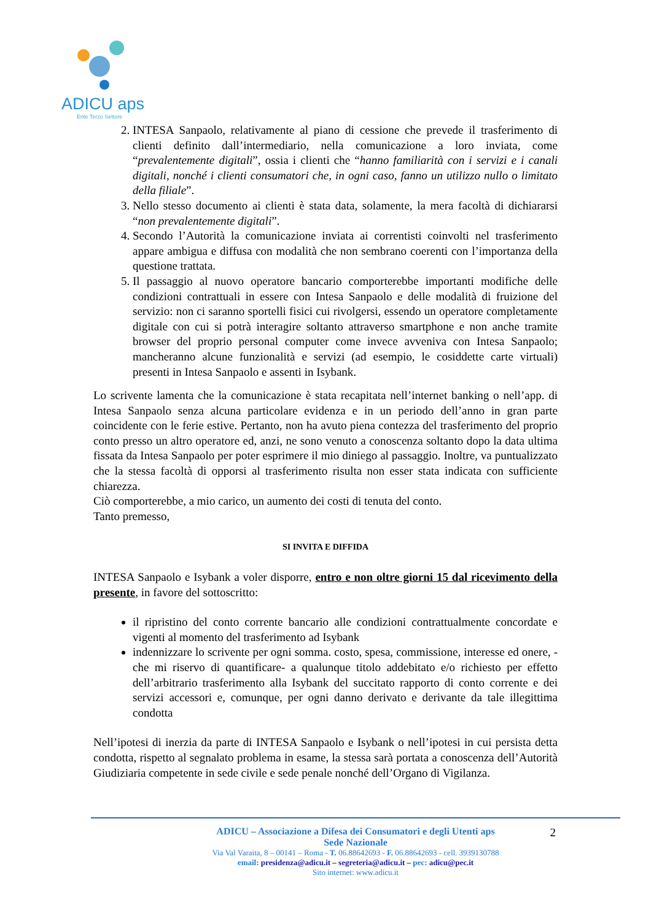ADICU aps
Ente Terzo Settore
2. INTESA Sanpaolo, relativamente al piano di cessione che prevede il trasferimento di clienti definito dall’intermediario, nella comunicazione a loro inviata, come “prevalentemente digitali”, ossia i clienti che “hanno familiarità con i servizi e i canali digitali, nonché i clienti consumatori che, in ogni caso, fanno un utilizzo nullo o limitato della filiale”.
3. Nello stesso documento ai clienti è stata data, solamente, la mera facoltà di dichiararsi “non prevalentemente digitali”.
4. Secondo l’Autorità la comunicazione inviata ai correntisti coinvolti nel trasferimento appare ambigua e diffusa con modalità che non sembrano coerenti con l’importanza della questione trattata.
5. Il passaggio al nuovo operatore bancario comporterebbe importanti modifiche delle condizioni contrattuali in essere con Intesa Sanpaolo e delle modalità di fruizione del servizio: non ci saranno sportelli fisici cui rivolgersi, essendo un operatore completamente digitale con cui si potrà interagire soltanto attraverso smartphone e non anche tramite browser del proprio personal computer come invece avveniva con Intesa Sanpaolo; mancheranno alcune funzionalità e servizi (ad esempio, le cosiddette carte virtuali) presenti in Intesa Sanpaolo e assenti in Isybank.
Lo scrivente lamenta che la comunicazione è stata recapitata nell’internet banking o nell’app. di Intesa Sanpaolo senza alcuna particolare evidenza e in un periodo dell’anno in gran parte coincidente con le ferie estive. Pertanto, non ha avuto piena contezza del trasferimento del proprio conto presso un altro operatore ed, anzi, ne sono venuto a conoscenza soltanto dopo la data ultima fissata da Intesa Sanpaolo per poter esprimere il mio diniego al passaggio. Inoltre, va puntualizzato che la stessa facoltà di opporsi al trasferimento risulta non esser stata indicata con sufficiente chiarezza.
Ciò comporterebbe, a mio carico, un aumento dei costi di tenuta del conto.
Tanto premesso,
SI INVITA E DIFFIDA
INTESA Sanpaolo e Isybank a voler disporre, entro e non oltre giorni 15 dal ricevimento della presente, in favore del sottoscritto:
il ripristino del conto corrente bancario alle condizioni contrattualmente concordate e vigenti al momento del trasferimento ad Isybank
indennizzare lo scrivente per ogni somma. costo, spesa, commissione, interesse ed onere, -che mi riservo di quantificare- a qualunque titolo addebitato e/o richiesto per effetto dell’arbitrario trasferimento alla Isybank del succitato rapporto di conto corrente e dei servizi accessori e, comunque, per ogni danno derivato e derivante da tale illegittima condotta
Nell’ipotesi di inerzia da parte di INTESA Sanpaolo e Isybank o nell’ipotesi in cui persista detta condotta, rispetto al segnalato problema in esame, la stessa sarà portata a conoscenza dell’Autorità Giudiziaria competente in sede civile e sede penale nonché dell’Organo di Vigilanza.
2 ADICU – Associazione a Difesa dei Consumatori e degli Utenti aps
Sede Nazionale
Via Val Varaita, 8 – 00141 – Roma - T. 06.88642693 - F. 06.88642693 - cell. 3939130788
email: presidenza@adicu.it – segreteria@adicu.it – pec: adicu@pec.it
Sito internet: www.adicu.it